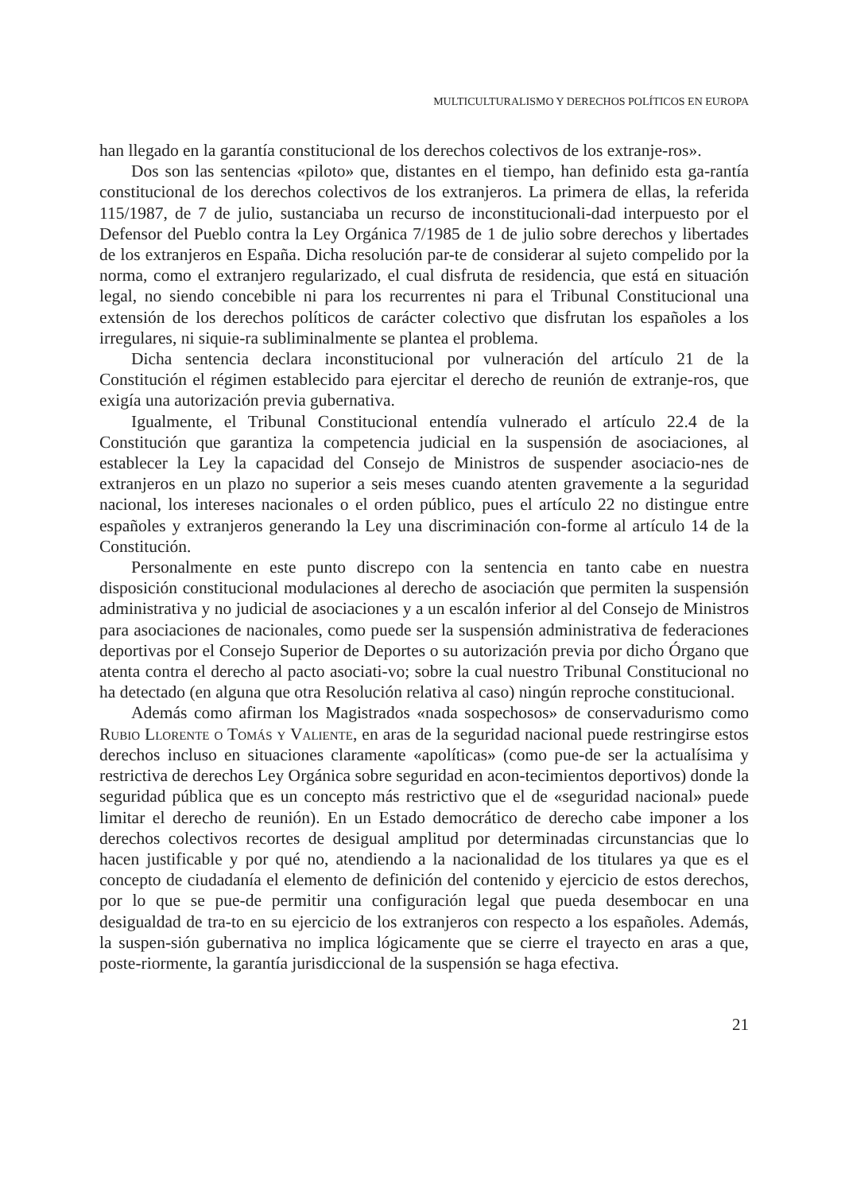MULTICULTURALISMO Y DERECHOS POLÍTICOS EN EUROPA
han llegado en la garantía constitucional de los derechos colectivos de los extranje-ros».
Dos son las sentencias «piloto» que, distantes en el tiempo, han definido esta ga-rantía constitucional de los derechos colectivos de los extranjeros. La primera de ellas, la referida 115/1987, de 7 de julio, sustanciaba un recurso de inconstitucionali-dad interpuesto por el Defensor del Pueblo contra la Ley Orgánica 7/1985 de 1 de julio sobre derechos y libertades de los extranjeros en España. Dicha resolución par-te de considerar al sujeto compelido por la norma, como el extranjero regularizado, el cual disfruta de residencia, que está en situación legal, no siendo concebible ni para los recurrentes ni para el Tribunal Constitucional una extensión de los derechos políticos de carácter colectivo que disfrutan los españoles a los irregulares, ni siquie-ra subliminalmente se plantea el problema.
Dicha sentencia declara inconstitucional por vulneración del artículo 21 de la Constitución el régimen establecido para ejercitar el derecho de reunión de extranje-ros, que exigía una autorización previa gubernativa.
Igualmente, el Tribunal Constitucional entendía vulnerado el artículo 22.4 de la Constitución que garantiza la competencia judicial en la suspensión de asociaciones, al establecer la Ley la capacidad del Consejo de Ministros de suspender asociacio-nes de extranjeros en un plazo no superior a seis meses cuando atenten gravemente a la seguridad nacional, los intereses nacionales o el orden público, pues el artículo 22 no distingue entre españoles y extranjeros generando la Ley una discriminación con-forme al artículo 14 de la Constitución.
Personalmente en este punto discrepo con la sentencia en tanto cabe en nuestra disposición constitucional modulaciones al derecho de asociación que permiten la suspensión administrativa y no judicial de asociaciones y a un escalón inferior al del Consejo de Ministros para asociaciones de nacionales, como puede ser la suspensión administrativa de federaciones deportivas por el Consejo Superior de Deportes o su autorización previa por dicho Órgano que atenta contra el derecho al pacto asociati-vo; sobre la cual nuestro Tribunal Constitucional no ha detectado (en alguna que otra Resolución relativa al caso) ningún reproche constitucional.
Además como afirman los Magistrados «nada sospechosos» de conservadurismo como Rubio Llorente o Tomás y Valiente, en aras de la seguridad nacional puede restringirse estos derechos incluso en situaciones claramente «apolíticas» (como pue-de ser la actualísima y restrictiva de derechos Ley Orgánica sobre seguridad en acon-tecimientos deportivos) donde la seguridad pública que es un concepto más restrictivo que el de «seguridad nacional» puede limitar el derecho de reunión). En un Estado democrático de derecho cabe imponer a los derechos colectivos recortes de desigual amplitud por determinadas circunstancias que lo hacen justificable y por qué no, atendiendo a la nacionalidad de los titulares ya que es el concepto de ciudadanía el elemento de definición del contenido y ejercicio de estos derechos, por lo que se pue-de permitir una configuración legal que pueda desembocar en una desigualdad de tra-to en su ejercicio de los extranjeros con respecto a los españoles. Además, la suspen-sión gubernativa no implica lógicamente que se cierre el trayecto en aras a que, poste-riormente, la garantía jurisdiccional de la suspensión se haga efectiva.
21